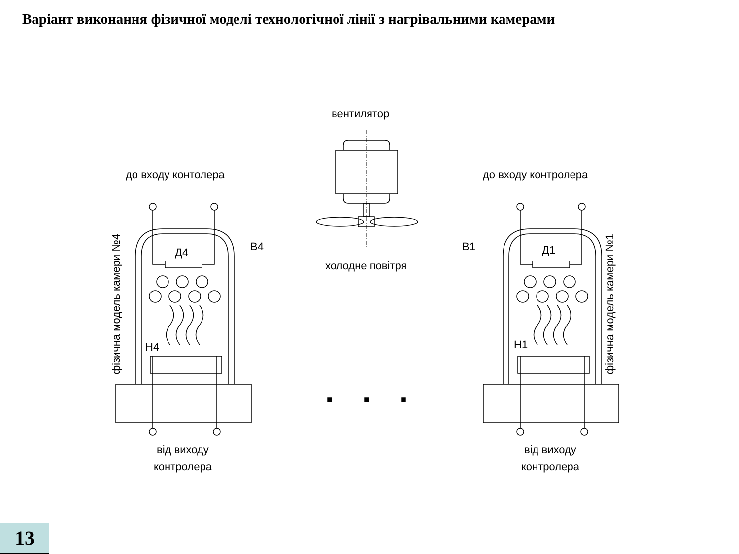Варіант виконання фізичної моделі технологічної лінії з нагрівальними камерами
вентилятор
холодне повітря
до входу контолера
до входу контролера
Д4
Д1
В4
В1
Н4
Н1
фізична модель камери №4
фізична модель камери №1
від виходу
контролера
від виходу
контролера
13